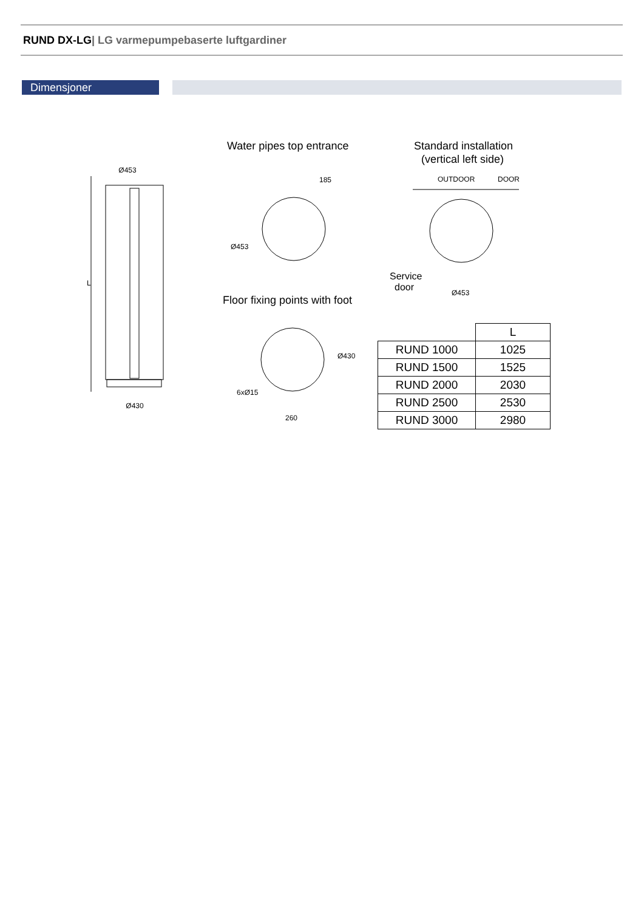RUND DX-LG| LG varmepumpebaserte luftgardiner
Dimensjoner
Ø453
Ø430
L
Water pipes top entrance
185
Ø453
Floor fixing points with foot
Ø430
260
6xØ15
Standard installation
(vertical left side)
OUTDOOR
DOOR
Service
door
Ø453
| | L |
| --- | --- |
| RUND 1000 | 1025 |
| RUND 1500 | 1525 |
| RUND 2000 | 2030 |
| RUND 2500 | 2530 |
| RUND 3000 | 2980 |